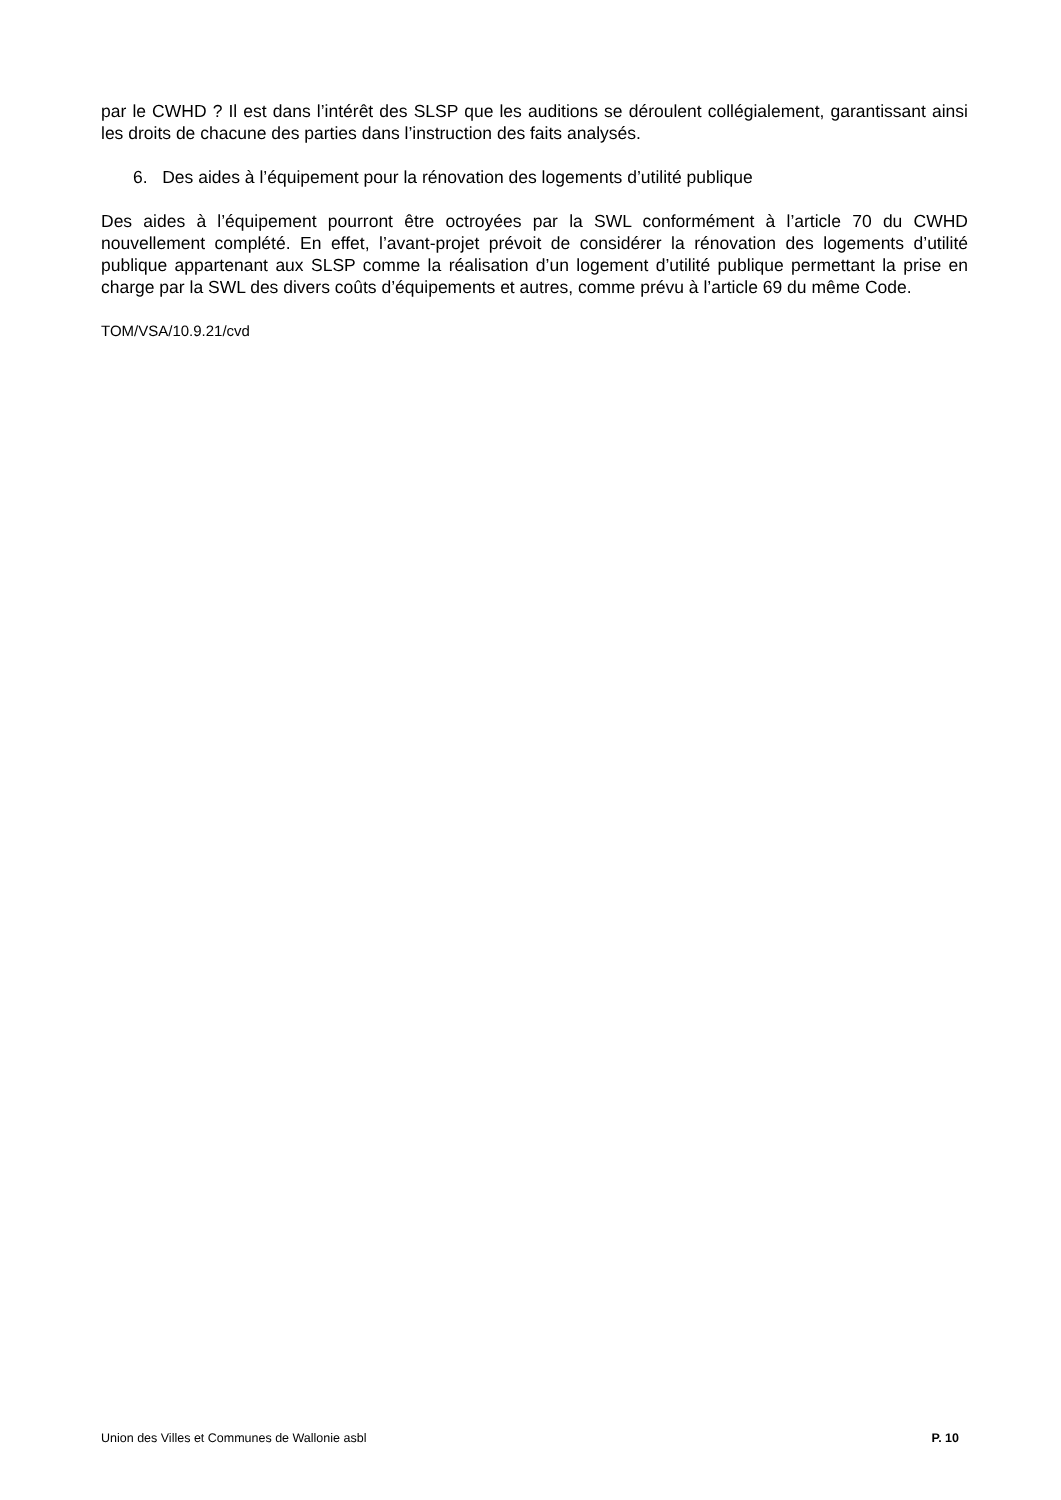par le CWHD ? Il est dans l’intérêt des SLSP que les auditions se déroulent collégialement, garantissant ainsi les droits de chacune des parties dans l’instruction des faits analysés.
6. Des aides à l’équipement pour la rénovation des logements d’utilité publique
Des aides à l’équipement pourront être octroyées par la SWL conformément à l’article 70 du CWHD nouvellement complété. En effet, l’avant-projet prévoit de considérer la rénovation des logements d’utilité publique appartenant aux SLSP comme la réalisation d’un logement d’utilité publique permettant la prise en charge par la SWL des divers coûts d’équipements et autres, comme prévu à l’article 69 du même Code.
TOM/VSA/10.9.21/cvd
Union des Villes et Communes de Wallonie asbl P. 10